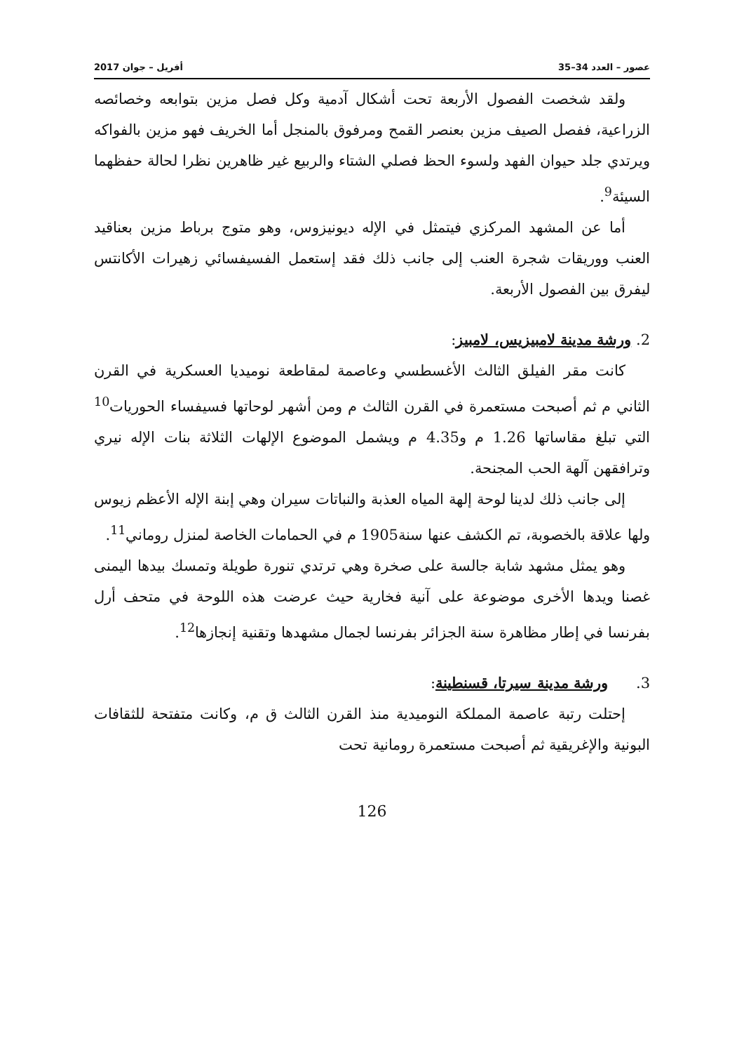عصور – العدد 34–35 أفريل – جوان 2017
ولقد شخصت الفصول الأربعة تحت أشكال آدمية وكل فصل مزين بتوابعه وخصائصه الزراعية، ففصل الصيف مزين بعنصر القمح ومرفوق بالمنجل أما الخريف فهو مزين بالفواكه ويرتدي جلد حيوان الفهد ولسوء الحظ فصلي الشتاء والربيع غير ظاهرين نظرا لحالة حفظهما السيئة<sup>9</sup>.
أما عن المشهد المركزي فيتمثل في الإله ديونيزوس، وهو متوج برباط مزين بعناقيد العنب ووريقات شجرة العنب إلى جانب ذلك فقد إستعمل الفسيفسائي زهيرات الأكانتس ليفرق بين الفصول الأربعة.
2. ورشة مدينة لامبيزيس، لامبيز:
كانت مقر الفيلق الثالث الأغسطسي وعاصمة لمقاطعة نوميديا العسكرية في القرن الثاني م ثم أصبحت مستعمرة في القرن الثالث م ومن أشهر لوحاتها فسيفساء الحوريات<sup>10</sup> التي تبلغ مقاساتها 1.26 م و4.35 م ويشمل الموضوع الإلهات الثلاثة بنات الإله نيري وترافقهن آلهة الحب المجنحة.
إلى جانب ذلك لدينا لوحة إلهة المياه العذبة والنباتات سيران وهي إبنة الإله الأعظم زيوس ولها علاقة بالخصوبة، تم الكشف عنها سنة1905 م في الحمامات الخاصة لمنزل روماني<sup>11</sup>.
وهو يمثل مشهد شابة جالسة على صخرة وهي ترتدي تنورة طويلة وتمسك بيدها اليمنى غصنا ويدها الأخرى موضوعة على آنية فخارية حيث عرضت هذه اللوحة في متحف أرل بفرنسا في إطار مظاهرة سنة الجزائر بفرنسا لجمال مشهدها وتقنية إنجازها<sup>12</sup>.
3. ورشة مدينة سيرتا، قسنطينة:
إحتلت رتبة عاصمة المملكة النوميدية منذ القرن الثالث ق م، وكانت متفتحة للثقافات البونية والإغريقية ثم أصبحت مستعمرة رومانية تحت
126